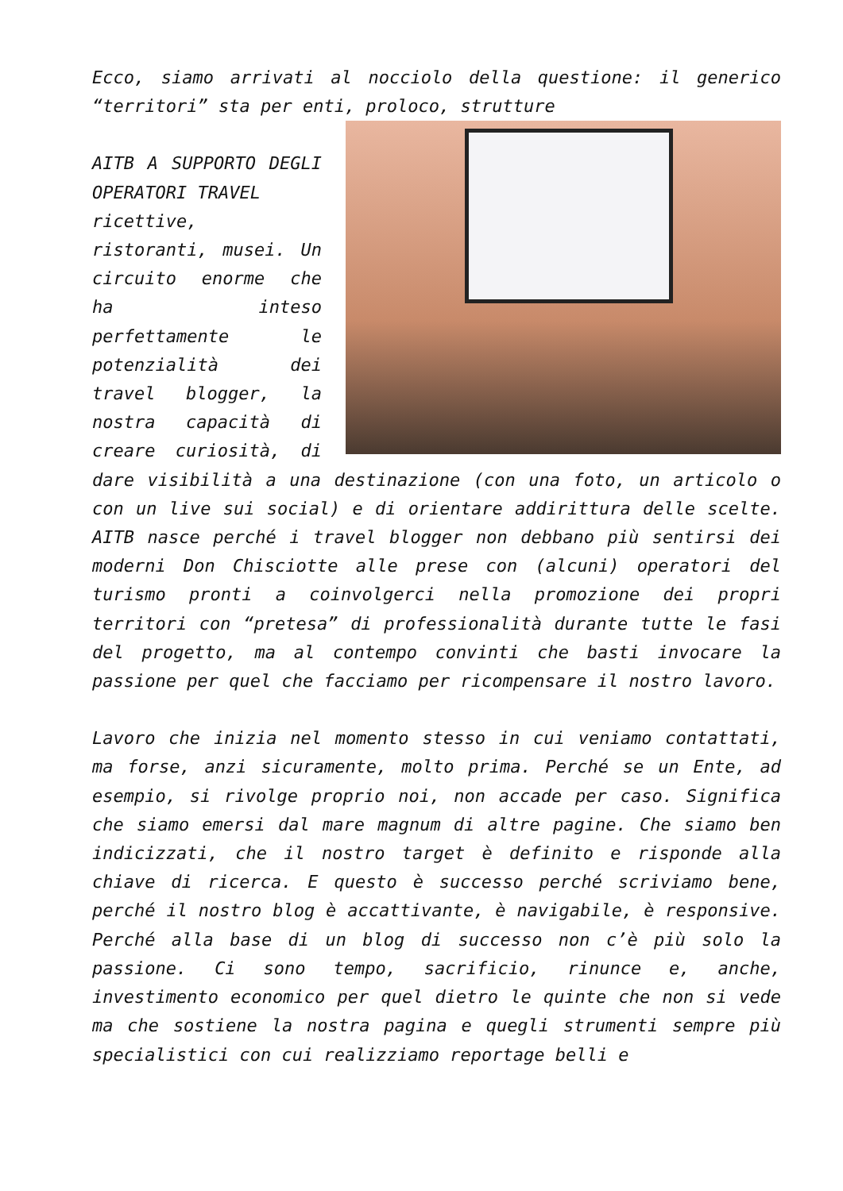Ecco, siamo arrivati al nocciolo della questione: il generico “territori” sta per enti, proloco, strutture
AITB A SUPPORTO DEGLI OPERATORI TRAVEL
ricettive, ristoranti, musei. Un circuito enorme che ha inteso perfettamente le potenzialità dei travel blogger, la nostra capacità di creare curiosità, di dare visibilità a una destinazione (con una foto, un articolo o con un live sui social) e di orientare addirittura delle scelte. AITB nasce perché i travel blogger non debbano più sentirsi dei moderni Don Chisciotte alle prese con (alcuni) operatori del turismo pronti a coinvolgerci nella promozione dei propri territori con “pretesa” di professionalità durante tutte le fasi del progetto, ma al contempo convinti che basti invocare la passione per quel che facciamo per ricompensare il nostro lavoro.
Lavoro che inizia nel momento stesso in cui veniamo contattati, ma forse, anzi sicuramente, molto prima. Perché se un Ente, ad esempio, si rivolge proprio noi, non accade per caso. Significa che siamo emersi dal mare magnum di altre pagine. Che siamo ben indicizzati, che il nostro target è definito e risponde alla chiave di ricerca. E questo è successo perché scriviamo bene, perché il nostro blog è accattivante, è navigabile, è responsive. Perché alla base di un blog di successo non c’è più solo la passione. Ci sono tempo, sacrificio, rinunce e, anche, investimento economico per quel dietro le quinte che non si vede ma che sostiene la nostra pagina e quegli strumenti sempre più specialistici con cui realizziamo reportage belli e